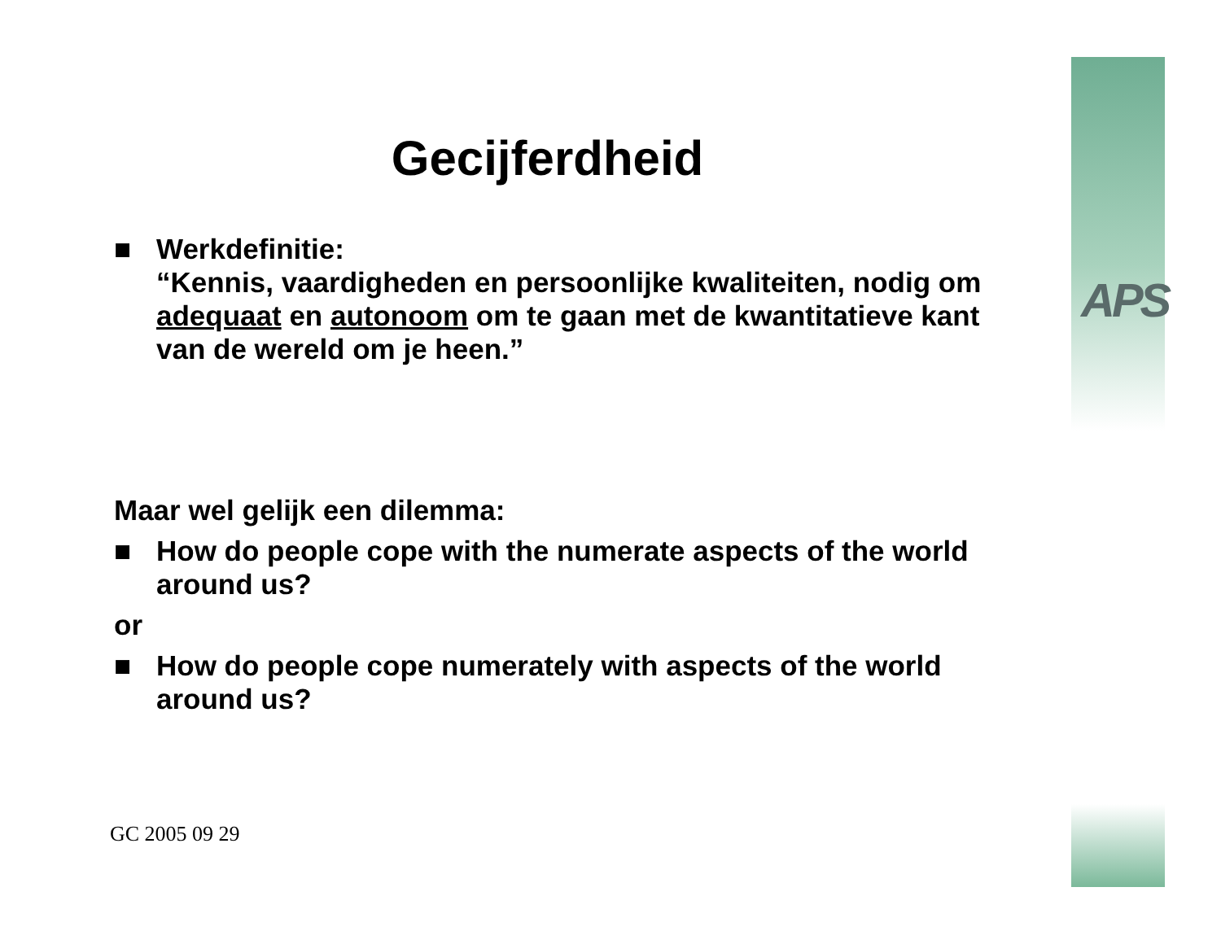APS
Gecijferdheid
■ Werkdefinitie:
“Kennis, vaardigheden en persoonlijke kwaliteiten, nodig om adequaat en autonoom om te gaan met de kwantitatieve kant van de wereld om je heen.”
Maar wel gelijk een dilemma:
■ How do people cope with the numerate aspects of the world around us?
or
■ How do people cope numerately with aspects of the world around us?
GC 2005 09 29